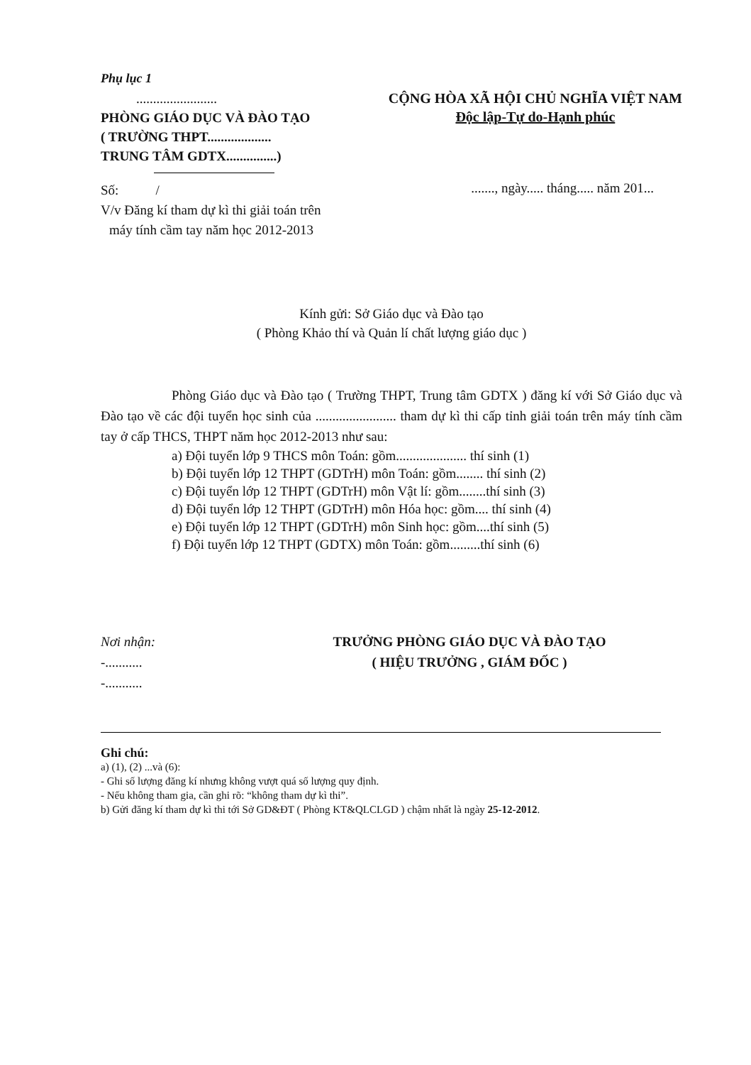Phụ lục 1
........................
PHÒNG GIÁO DỤC VÀ ĐÀO TẠO
( TRƯỜNG THPT...................
TRUNG TÂM GDTX...............)
CỘNG HÒA XÃ HỘI CHỦ NGHĨA VIỆT NAM
Độc lập-Tự do-Hạnh phúc
Số: /
V/v Đăng kí tham dự kì thi giải toán trên
máy tính cầm tay năm học 2012-2013
......., ngày..... tháng..... năm 201...
Kính gửi: Sở Giáo dục và Đào tạo
( Phòng Khảo thí và Quản lí chất lượng giáo dục )
Phòng Giáo dục và Đào tạo ( Trường THPT, Trung tâm GDTX ) đăng kí với Sở Giáo dục và Đào tạo về các đội tuyển học sinh của ........................ tham dự kì thi cấp tỉnh giải toán trên máy tính cầm tay ở cấp THCS, THPT năm học 2012-2013 như sau:
a) Đội tuyển lớp 9 THCS môn Toán: gồm..................... thí sinh (1)
b) Đội tuyển lớp 12 THPT (GDTrH) môn Toán: gồm........ thí sinh (2)
c) Đội tuyển lớp 12 THPT (GDTrH) môn Vật lí: gồm........thí sinh (3)
d) Đội tuyển lớp 12 THPT (GDTrH) môn Hóa học: gồm.... thí sinh (4)
e) Đội tuyển lớp 12 THPT (GDTrH) môn Sinh học: gồm....thí sinh (5)
f) Đội tuyển lớp 12 THPT (GDTX) môn Toán: gồm.........thí sinh (6)
Nơi nhận:
-...........
-...........
TRƯỞNG PHÒNG GIÁO DỤC VÀ ĐÀO TẠO
( HIỆU TRƯỞNG , GIÁM ĐỐC )
Ghi chú:
a) (1), (2) ...và (6):
- Ghi số lượng đăng kí nhưng không vượt quá số lượng quy định.
- Nếu không tham gia, cần ghi rõ: “không tham dự kì thi”.
b) Gửi đăng kí tham dự kì thi tới Sở GD&ĐT ( Phòng KT&QLCLGD ) chậm nhất là ngày 25-12-2012.